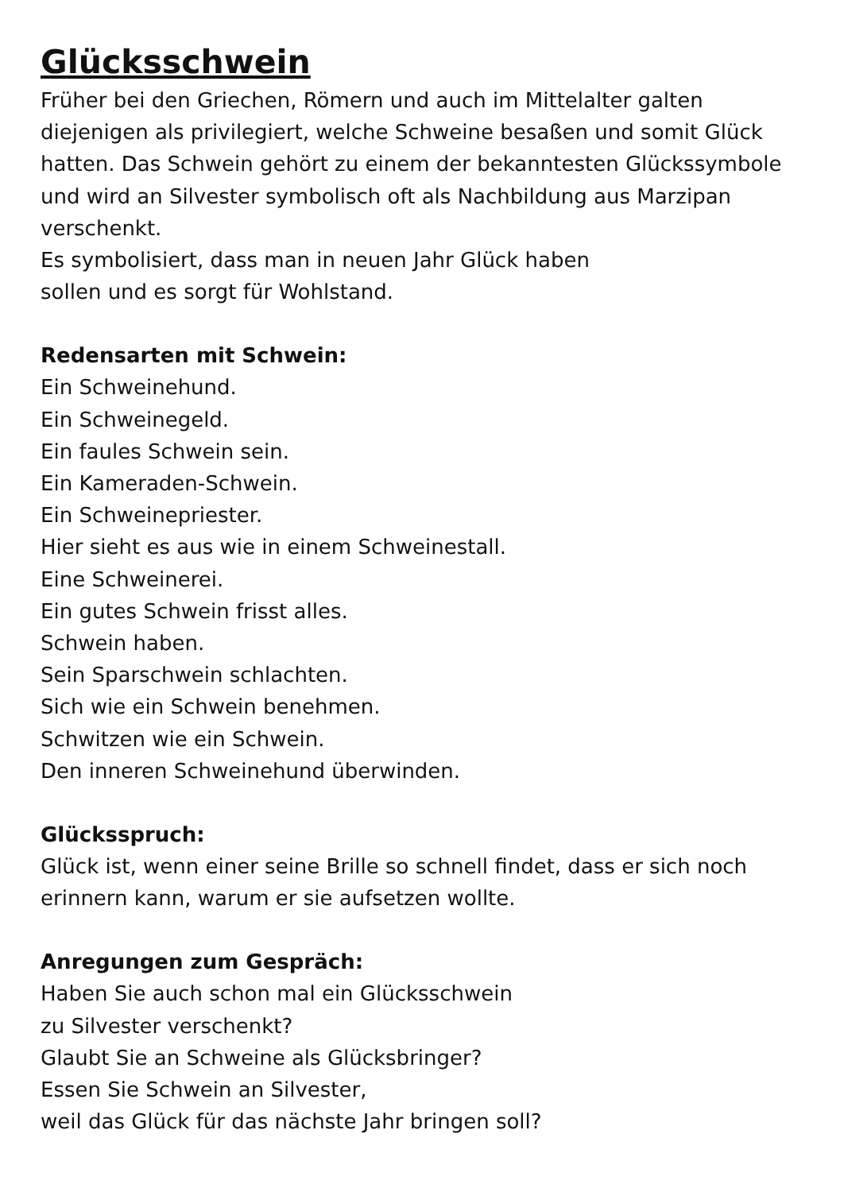Glücksschwein
Früher bei den Griechen, Römern und auch im Mittelalter galten diejenigen als privilegiert, welche Schweine besaßen und somit Glück hatten. Das Schwein gehört zu einem der bekanntesten Glückssymbole und wird an Silvester symbolisch oft als Nachbildung aus Marzipan verschenkt.
Es symbolisiert, dass man in neuen Jahr Glück haben
sollen und es sorgt für Wohlstand.
Redensarten mit Schwein:
Ein Schweinehund.
Ein Schweinegeld.
Ein faules Schwein sein.
Ein Kameraden-Schwein.
Ein Schweinepriester.
Hier sieht es aus wie in einem Schweinestall.
Eine Schweinerei.
Ein gutes Schwein frisst alles.
Schwein haben.
Sein Sparschwein schlachten.
Sich wie ein Schwein benehmen.
Schwitzen wie ein Schwein.
Den inneren Schweinehund überwinden.
Glücksspruch:
Glück ist, wenn einer seine Brille so schnell findet, dass er sich noch erinnern kann, warum er sie aufsetzen wollte.
Anregungen zum Gespräch:
Haben Sie auch schon mal ein Glücksschwein
zu Silvester verschenkt?
Glaubt Sie an Schweine als Glücksbringer?
Essen Sie Schwein an Silvester,
weil das Glück für das nächste Jahr bringen soll?